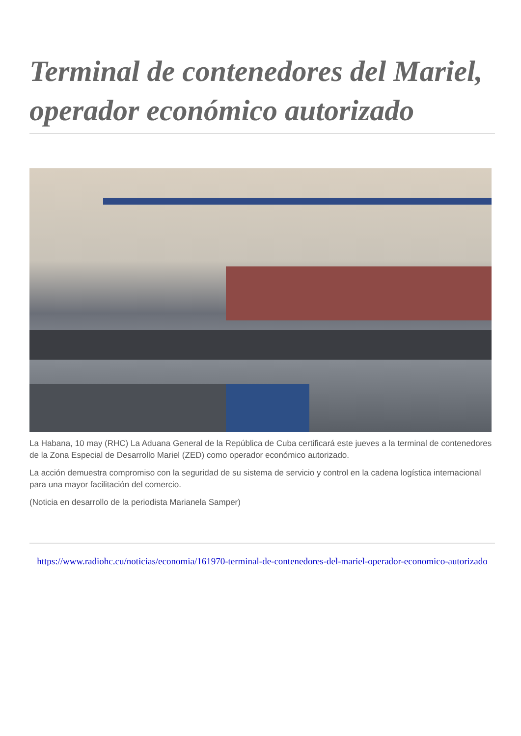Terminal de contenedores del Mariel, operador económico autorizado
La Habana, 10 may (RHC) La Aduana General de la República de Cuba certificará este jueves a la terminal de contenedores de la Zona Especial de Desarrollo Mariel (ZED) como operador económico autorizado.
La acción demuestra compromiso con la seguridad de su sistema de servicio y control en la cadena logística internacional para una mayor facilitación del comercio.
(Noticia en desarrollo de la periodista Marianela Samper)
https://www.radiohc.cu/noticias/economia/161970-terminal-de-contenedores-del-mariel-operador-economico-autorizado